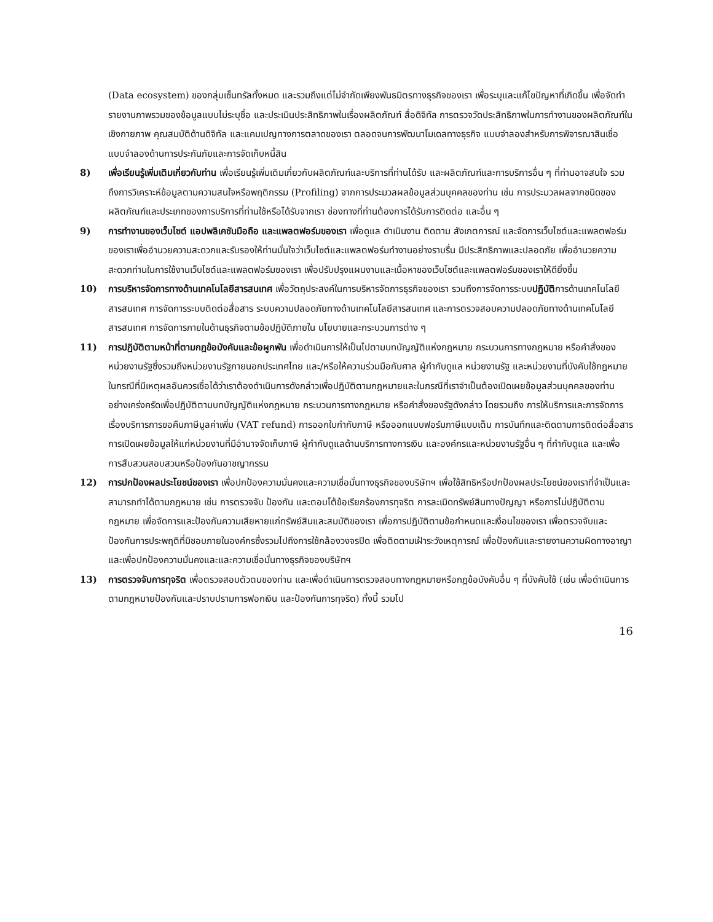(Data ecosystem) ของกลุ่มเซ็นทรัลทั้งหมด และรวมถึงแต่ไม่จำกัดเพียงพันธมิตรทางธุรกิจของเรา เพื่อระบุและแก้ไขปัญหาที่เกิดขึ้น เพื่อจัดทำรายงานภาพรวมของข้อมูลแบบไม่ระบุชื่อ และประเมินประสิทธิภาพในเรื่องผลิตภัณฑ์ สื่อดิจิทัล การตรวจวัดประสิทธิภาพในการทำงานของผลิตภัณฑ์ในเชิงกายภาพ คุณสมบัติด้านดิจิทัล และแคมเปญทางการตลาดของเรา ตลอดจนการพัฒนาโมเดลทางธุรกิจ แบบจำลองสำหรับการพิจารณาสินเชื่อ แบบจำลองด้านการประกันภัยและการจัดเก็บหนี้สิน
8) เพื่อเรียนรู้เพิ่มเติมเกี่ยวกับท่าน เพื่อเรียนรู้เพิ่มเติมเกี่ยวกับผลิตภัณฑ์และบริการที่ท่านได้รับ และผลิตภัณฑ์และการบริการอื่น ๆ ที่ท่านอาจสนใจ รวมถึงการวิเคราะห์ข้อมูลตามความสนใจหรือพฤติกรรม (Profiling) จากการประมวลผลข้อมูลส่วนบุคคลของท่าน เช่น การประมวลผลจากชนิดของผลิตภัณฑ์และประเภทของการบริการที่ท่านใช้หรือได้รับจากเรา ช่องทางที่ท่านต้องการได้รับการติดต่อ และอื่น ๆ
9) การทำงานของเว็บไซต์ แอปพลิเคชันมือถือ และแพลตฟอร์มของเรา เพื่อดูแล ดำเนินงาน ติดตาม สังเกตการณ์ และจัดการเว็บไซต์และแพลตฟอร์มของเราเพื่ออำนวยความสะดวกและรับรองให้ท่านมั่นใจว่าเว็บไซต์และแพลตฟอร์มทำงานอย่างราบรื่น มีประสิทธิภาพและปลอดภัย เพื่ออำนวยความสะดวกท่านในการใช้งานเว็บไซต์และแพลตฟอร์มของเรา เพื่อปรับปรุงแผนงานและเนื้อหาของเว็บไซต์และแพลตฟอร์มของเราให้ดียิ่งขึ้น
10) การบริหารจัดการทางด้านเทคโนโลยีสารสนเทศ เพื่อวัตถุประสงค์ในการบริหารจัดการธุรกิจของเรา รวมถึงการจัดการระบบปฏิบัติการด้านเทคโนโลยีสารสนเทศ การจัดการระบบติดต่อสื่อสาร ระบบความปลอดภัยทางด้านเทคโนโลยีสารสนเทศ และการตรวจสอบความปลอดภัยทางด้านเทคโนโลยีสารสนเทศ การจัดการภายในด้านธุรกิจตามข้อปฏิบัติภายใน นโยบายและกระบวนการต่าง ๆ
11) การปฏิบัติตามหน้าที่ตามกฎข้อบังคับและข้อผูกพัน เพื่อดำเนินการให้เป็นไปตามบทบัญญัติแห่งกฎหมาย กระบวนการทางกฎหมาย หรือคำสั่งของหน่วยงานรัฐซึ่งรวมถึงหน่วยงานรัฐภายนอกประเทศไทย และ/หรือให้ความร่วมมือกับศาล ผู้กำกับดูแล หน่วยงานรัฐ และหน่วยงานที่บังคับใช้กฎหมาย ในกรณีที่มีเหตุผลอันควรเชื่อได้ว่าเราต้องดำเนินการดังกล่าวเพื่อปฏิบัติตามกฎหมายและในกรณีที่เราจำเป็นต้องเปิดเผยข้อมูลส่วนบุคคลของท่านอย่างเคร่งครัดเพื่อปฏิบัติตามบทบัญญัติแห่งกฎหมาย กระบวนการทางกฎหมาย หรือคำสั่งของรัฐดังกล่าว โดยรวมถึง การให้บริการและการจัดการเรื่องบริการการขอคืนภาษีมูลค่าเพิ่ม (VAT refund) การออกใบกำกับภาษี หรือออกแบบฟอร์มภาษีแบบเต็ม การบันทึกและติดตามการติดต่อสื่อสาร การเปิดเผยข้อมูลให้แก่หน่วยงานที่มีอำนาจจัดเก็บภาษี ผู้กำกับดูแลด้านบริการทางการเงิน และองค์กรและหน่วยงานรัฐอื่น ๆ ที่กำกับดูแล และเพื่อการสืบสวนสอบสวนหรือป้องกันอาชญากรรม
12) การปกป้องผลประโยชน์ของเรา เพื่อปกป้องความมั่นคงและความเชื่อมั่นทางธุรกิจของบริษัทฯ เพื่อใช้สิทธิหรือปกป้องผลประโยชน์ของเราที่จำเป็นและสามารถทำได้ตามกฎหมาย เช่น การตรวจจับ ป้องกัน และตอบโต้ข้อเรียกร้องการทุจริต การละเมิดทรัพย์สินทางปัญญา หรือการไม่ปฏิบัติตามกฎหมาย เพื่อจัดการและป้องกันความเสียหายแก่ทรัพย์สินและสมบัติของเรา เพื่อการปฏิบัติตามข้อกำหนดและเงื่อนไขของเรา เพื่อตรวจจับและป้องกันการประพฤติที่มิชอบภายในองค์กรซึ่งรวมไปถึงการใช้กล้องวงจรปิด เพื่อติดตามเฝ้าระวังเหตุการณ์ เพื่อป้องกันและรายงานความผิดทางอาญา และเพื่อปกป้องความมั่นคงและและความเชื่อมั่นทางธุรกิจของบริษัทฯ
13) การตรวจจับการทุจริต เพื่อตรวจสอบตัวตนของท่าน และเพื่อดำเนินการตรวจสอบทางกฎหมายหรือกฎข้อบังคับอื่น ๆ ที่บังคับใช้ (เช่น เพื่อดำเนินการตามกฎหมายป้องกันและปราบปรามการฟอกเงิน และป้องกันการทุจริต) ทั้งนี้ รวมไป
16